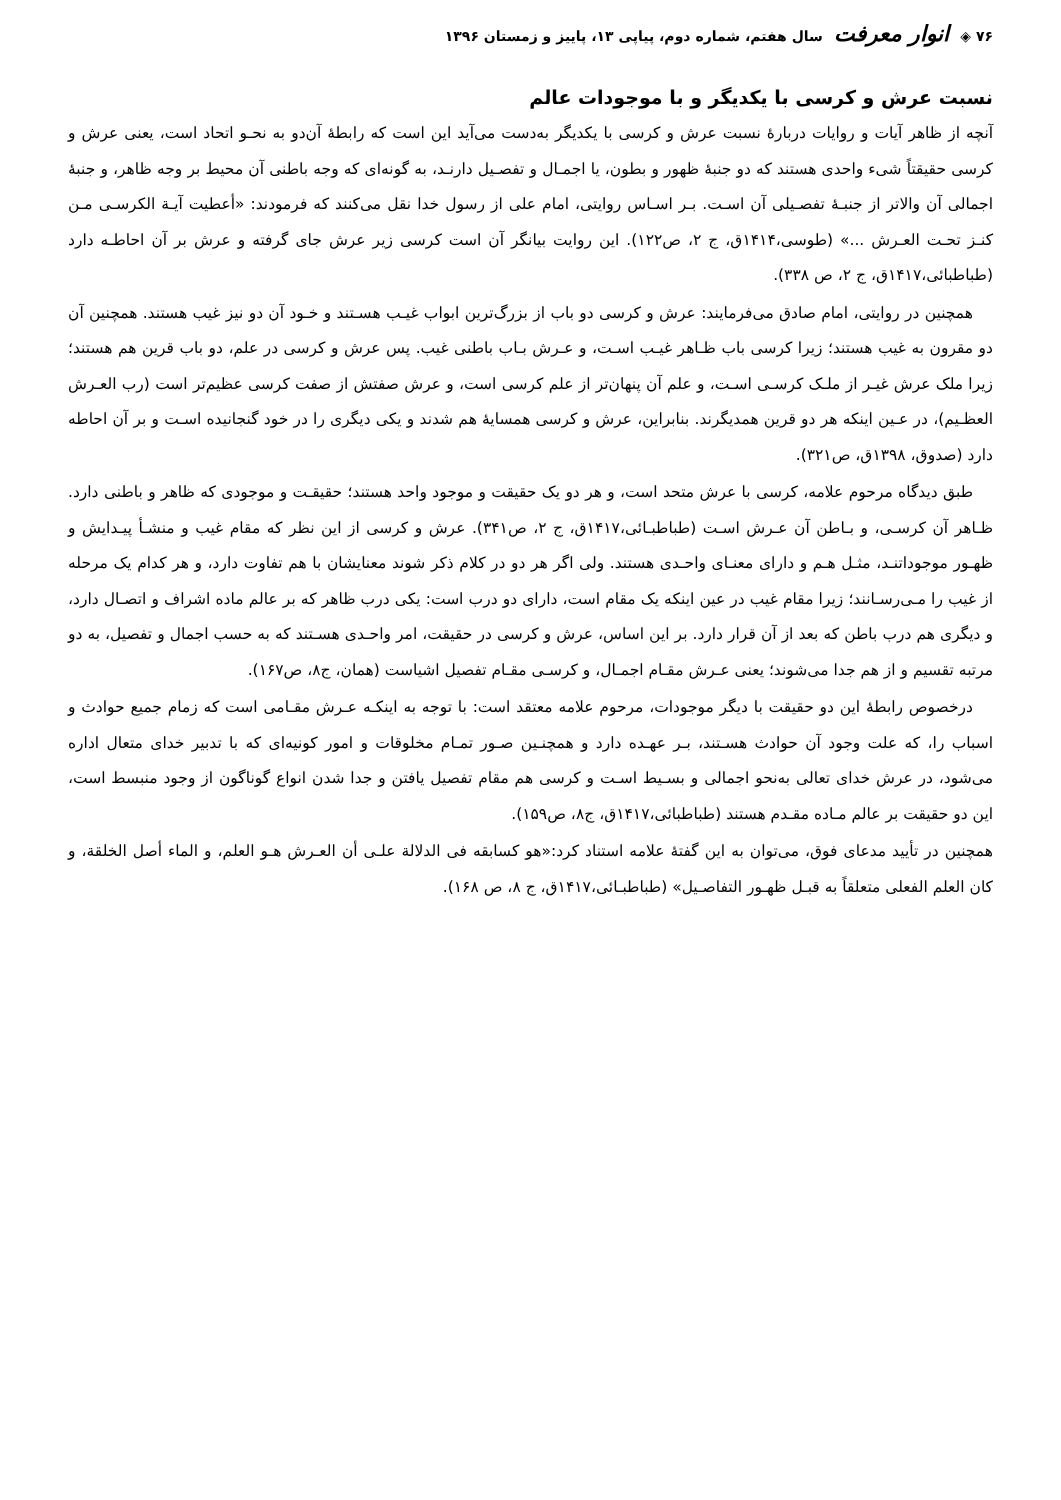۷۶ ◈ انوار معرفت سال هفتم، شماره دوم، پیاپی ۱۳، پاییز و زمستان ۱۳۹۶
نسبت عرش و کرسی با یکدیگر و با موجودات عالم
آنچه از ظاهر آیات و روایات دربارهٔ نسبت عرش و کرسی با یکدیگر به‌دست می‌آید این است که رابطهٔ آن‌دو به نحـو اتحاد است، یعنی عرش و کرسی حقیقتاً شیء واحدی هستند که دو جنبهٔ ظهور و بطون، یا اجمـال و تفصـیل دارنـد، به گونه‌ای که وجه باطنی آن محیط بر وجه ظاهر، و جنبهٔ اجمالی آن والاتر از جنبـهٔ تفصـیلی آن اسـت. بـر اسـاس روایتی، امام علی از رسول خدا نقل می‌کنند که فرمودند: «أعطیت آیـة الکرسـی مـن کنـز تحـت العـرش ...» (طوسی،۱۴۱۴ق، ج ۲، ص۱۲۲). این روایت بیانگر آن است کرسی زیر عرش جای گرفته و عرش بر آن احاطـه دارد (طباطبائی،۱۴۱۷ق، ج ۲، ص ۳۳۸).
همچنین در روایتی، امام صادق می‌فرمایند: عرش و کرسی دو باب از بزرگ‌ترین ابواب غیـب هسـتند و خـود آن دو نیز غیب هستند. همچنین آن دو مقرون به غیب هستند؛ زیرا کرسی باب ظـاهر غیـب اسـت، و عـرش بـاب باطنی غیب. پس عرش و کرسی در علم، دو باب قرین هم هستند؛ زیرا ملک عرش غیـر از ملـک کرسـی اسـت، و علم آن پنهان‌تر از علم کرسی است، و عرش صفتش از صفت کرسی عظیم‌تر است (رب العـرش العظـیم)، در عـین اینکه هر دو قرین همدیگرند. بنابراین، عرش و کرسی همسایهٔ هم شدند و یکی دیگری را در خود گنجانیده اسـت و بر آن احاطه دارد (صدوق، ۱۳۹۸ق، ص۳۲۱).
طبق دیدگاه مرحوم علامه، کرسی با عرش متحد است، و هر دو یک حقیقت و موجود واحد هستند؛ حقیقـت و موجودی که ظاهر و باطنی دارد. ظـاهر آن کرسـی، و بـاطن آن عـرش اسـت (طباطبـائی،۱۴۱۷ق، ج ۲، ص۳۴۱). عرش و کرسی از این نظر که مقام غیب و منشـأ پیـدایش و ظهـور موجوداتنـد، مثـل هـم و دارای معنـای واحـدی هستند. ولی اگر هر دو در کلام ذکر شوند معنایشان با هم تفاوت دارد، و هر کدام یک مرحله از غیب را مـی‌رسـانند؛ زیرا مقام غیب در عین اینکه یک مقام است، دارای دو درب است: یکی درب ظاهر که بر عالم ماده اشراف و اتصـال دارد، و دیگری هم درب باطن که بعد از آن قرار دارد. بر این اساس، عرش و کرسی در حقیقت، امر واحـدی هسـتند که به حسب اجمال و تفصیل، به دو مرتبه تقسیم و از هم جدا می‌شوند؛ یعنی عـرش مقـام اجمـال، و کرسـی مقـام تفصیل اشیاست (همان، ج۸، ص۱۶۷).
درخصوص رابطهٔ این دو حقیقت با دیگر موجودات، مرحوم علامه معتقد است: با توجه به اینکـه عـرش مقـامی است که زمام جمیع حوادث و اسباب را، که علت وجود آن حوادث هسـتند، بـر عهـده دارد و همچنـین صـور تمـام مخلوقات و امور کونیه‌ای که با تدبیر خدای متعال اداره می‌شود، در عرش خدای تعالی به‌نحو اجمالی و بسـیط اسـت و کرسی هم مقام تفصیل یافتن و جدا شدن انواع گوناگون از وجود منبسط است، این دو حقیقت بر عالم مـاده مقـدم هستند (طباطبائی،۱۴۱۷ق، ج۸، ص۱۵۹).
همچنین در تأیید مدعای فوق، می‌توان به این گفتهٔ علامه استناد کرد:«هو کسابقه فی الدلالة علـی أن العـرش هـو العلم، و الماء أصل الخلقة، و کان العلم الفعلی متعلقاً به قبـل ظهـور التفاصـیل» (طباطبـائی،۱۴۱۷ق، ج ۸، ص ۱۶۸).